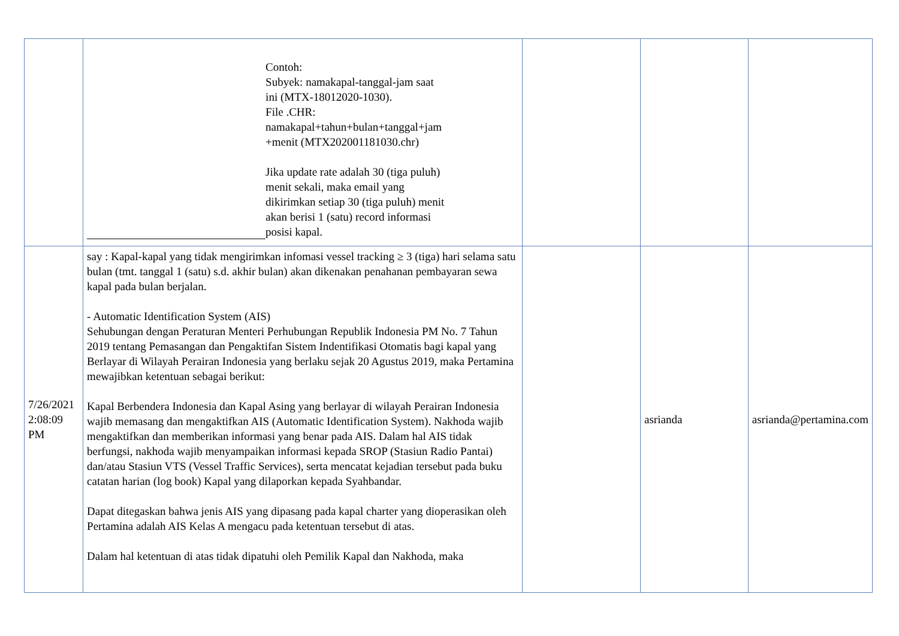| | Contoh: Subyek: namakapal-tanggal-jam saat ini (MTX-18012020-1030). File .CHR: namakapal+tahun+bulan+tanggal+jam +menit (MTX202001181030.chr) Jika update rate adalah 30 (tiga puluh) menit sekali, maka email yang dikirimkan setiap 30 (tiga puluh) menit akan berisi 1 (satu) record informasi posisi kapal. | | | |
| 7/26/2021 2:08:09 PM | say : Kapal-kapal yang tidak mengirimkan infomasi vessel tracking ≥ 3 (tiga) hari selama satu bulan (tmt. tanggal 1 (satu) s.d. akhir bulan) akan dikenakan penahanan pembayaran sewa kapal pada bulan berjalan. - Automatic Identification System (AIS) Sehubungan dengan Peraturan Menteri Perhubungan Republik Indonesia PM No. 7 Tahun 2019 tentang Pemasangan dan Pengaktifan Sistem Indentifikasi Otomatis bagi kapal yang Berlayar di Wilayah Perairan Indonesia yang berlaku sejak 20 Agustus 2019, maka Pertamina mewajibkan ketentuan sebagai berikut: Kapal Berbendera Indonesia dan Kapal Asing yang berlayar di wilayah Perairan Indonesia wajib memasang dan mengaktifkan AIS (Automatic Identification System). Nakhoda wajib mengaktifkan dan memberikan informasi yang benar pada AIS. Dalam hal AIS tidak berfungsi, nakhoda wajib menyampaikan informasi kepada SROP (Stasiun Radio Pantai) dan/atau Stasiun VTS (Vessel Traffic Services), serta mencatat kejadian tersebut pada buku catatan harian (log book) Kapal yang dilaporkan kepada Syahbandar. Dapat ditegaskan bahwa jenis AIS yang dipasang pada kapal charter yang dioperasikan oleh Pertamina adalah AIS Kelas A mengacu pada ketentuan tersebut di atas. Dalam hal ketentuan di atas tidak dipatuhi oleh Pemilik Kapal dan Nakhoda, maka | | asrianda | asrianda@pertamina.com |